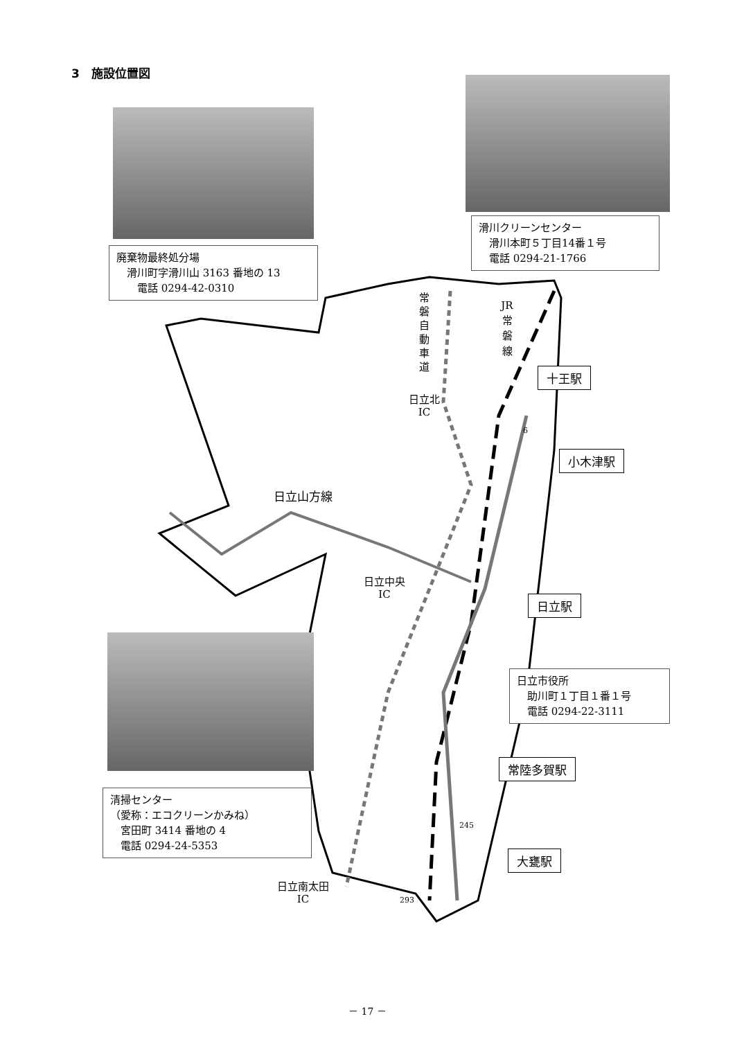3　施設位置図
滑川クリーンセンター
　滑川本町５丁目14番１号
　電話 0294-21-1766
廃棄物最終処分場
　滑川町字滑川山 3163 番地の 13
　　電話 0294-42-0310
常磐自動車道
JR 常 磐 線
十王駅
日立北
IC
小木津駅
日立山方線
日立中央
IC
日立駅
日立市役所
　助川町１丁目１番１号
　電話 0294-22-3111
常陸多賀駅
清掃センター
（愛称：エコクリーンかみね）
　宮田町 3414 番地の 4
　電話 0294-24-5353
大甕駅
日立南太田
IC
6
245
293
－ 17 －